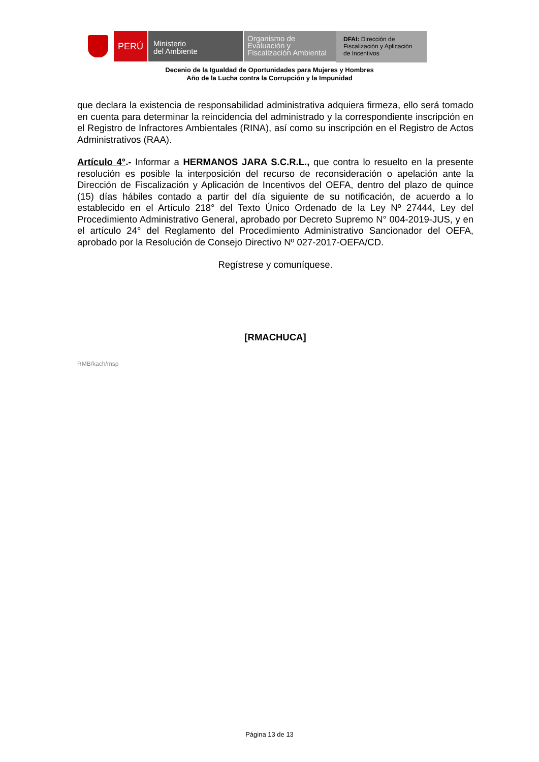PERÚ
Ministerio
del Ambiente
Organismo de
Evaluación y
Fiscalización Ambiental
DFAI: Dirección de
Fiscalización y Aplicación
de Incentivos
Decenio de la Igualdad de Oportunidades para Mujeres y Hombres
Año de la Lucha contra la Corrupción y la Impunidad
que declara la existencia de responsabilidad administrativa adquiera firmeza, ello será tomado en cuenta para determinar la reincidencia del administrado y la correspondiente inscripción en el Registro de Infractores Ambientales (RINA), así como su inscripción en el Registro de Actos Administrativos (RAA).
Artículo 4°.- Informar a HERMANOS JARA S.C.R.L., que contra lo resuelto en la presente resolución es posible la interposición del recurso de reconsideración o apelación ante la Dirección de Fiscalización y Aplicación de Incentivos del OEFA, dentro del plazo de quince (15) días hábiles contado a partir del día siguiente de su notificación, de acuerdo a lo establecido en el Artículo 218° del Texto Único Ordenado de la Ley Nº 27444, Ley del Procedimiento Administrativo General, aprobado por Decreto Supremo N° 004-2019-JUS, y en el artículo 24° del Reglamento del Procedimiento Administrativo Sancionador del OEFA, aprobado por la Resolución de Consejo Directivo Nº 027-2017-OEFA/CD.
Regístrese y comuníquese.
[RMACHUCA]
RMB/kach/msp
Página 13 de 13